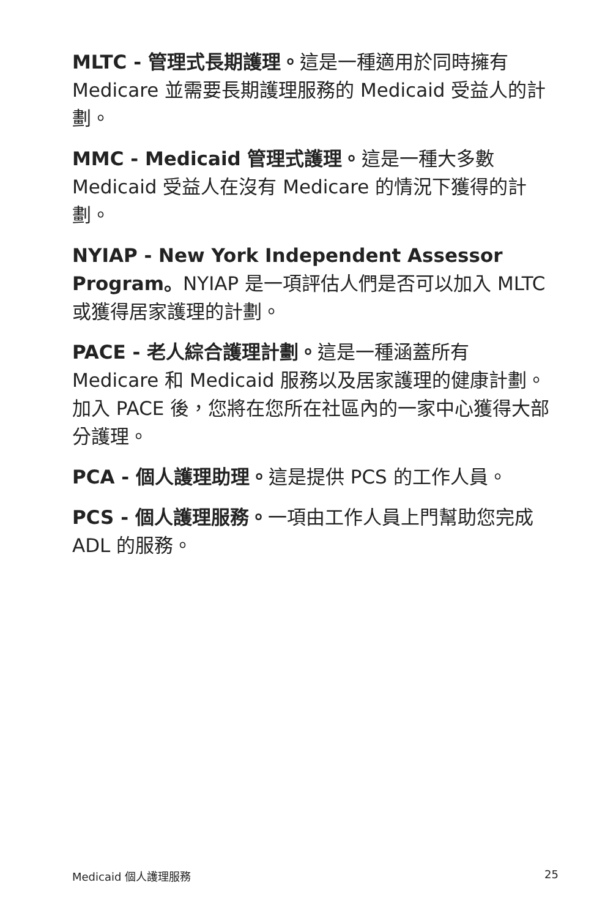MLTC - 管理式長期護理。這是一種適用於同時擁有 Medicare 並需要長期護理服務的 Medicaid 受益人的計劃。
MMC - Medicaid 管理式護理。這是一種大多數 Medicaid 受益人在沒有 Medicare 的情況下獲得的計劃。
NYIAP - New York Independent Assessor Program。NYIAP 是一項評估人們是否可以加入 MLTC 或獲得居家護理的計劃。
PACE - 老人綜合護理計劃。這是一種涵蓋所有 Medicare 和 Medicaid 服務以及居家護理的健康計劃。加入 PACE 後，您將在您所在社區內的一家中心獲得大部分護理。
PCA - 個人護理助理。這是提供 PCS 的工作人員。
PCS - 個人護理服務。一項由工作人員上門幫助您完成 ADL 的服務。
Medicaid 個人護理服務 25